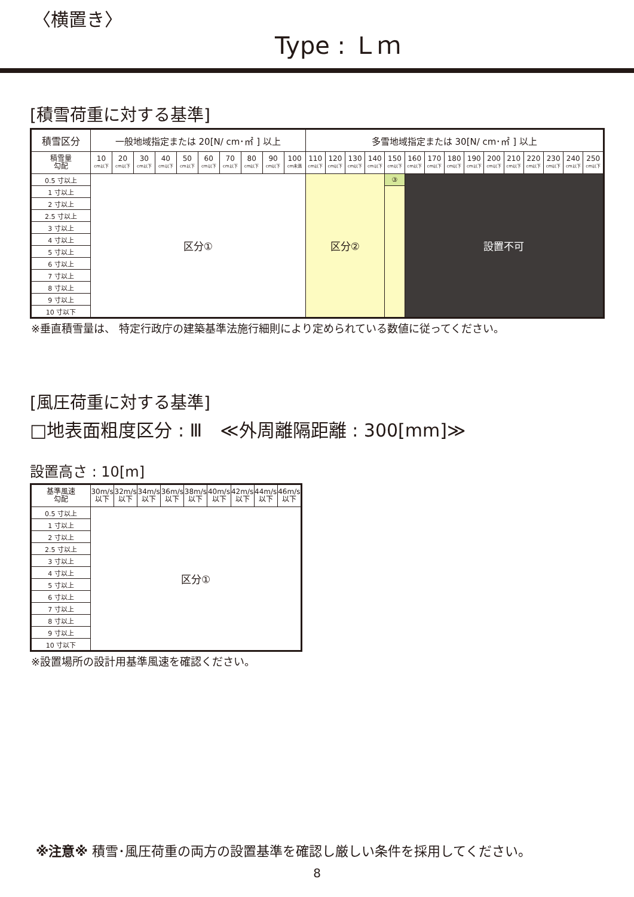〈横置き〉
Type : Ｌｍ
[積雪荷重に対する基準]
| 積雪区分 | 一般地域指定または 20[N/ cm･㎡ ] 以上 | | | | | | | | | | 多雪地域指定または 30[N/ cm･㎡ ] 以上 | | | | | | | | | | | | | | |
| --- | --- | --- | --- | --- | --- | --- | --- | --- | --- | --- | --- | --- | --- | --- | --- | --- | --- | --- | --- | --- | --- | --- | --- | --- | --- |
| 積雪量 勾配 | 10 cm以下 | 20 cm以下 | 30 cm以下 | 40 cm以下 | 50 cm以下 | 60 cm以下 | 70 cm以下 | 80 cm以下 | 90 cm以下 | 100 cm未満 | 110 cm以下 | 120 cm以下 | 130 cm以下 | 140 cm以下 | 150 cm以下 | 160 cm以下 | 170 cm以下 | 180 cm以下 | 190 cm以下 | 200 cm以下 | 210 cm以下 | 220 cm以下 | 230 cm以下 | 240 cm以下 | 250 cm以下 |
| 0.5 寸以上 | 区分① | | | | | | | | | | 区分② | | | | ③ | 設置不可 | | | | | | | | | |
| 1 寸以上 | | | | | | | | | | | | | | | | | | | | | | | | | |
| 2 寸以上 | | | | | | | | | | | | | | | | | | | | | | | | | |
| 2.5 寸以上 | | | | | | | | | | | | | | | | | | | | | | | | | |
| 3 寸以上 | | | | | | | | | | | | | | | | | | | | | | | | | |
| 4 寸以上 | | | | | | | | | | | | | | | | | | | | | | | | | |
| 5 寸以上 | | | | | | | | | | | | | | | | | | | | | | | | | |
| 6 寸以上 | | | | | | | | | | | | | | | | | | | | | | | | | |
| 7 寸以上 | | | | | | | | | | | | | | | | | | | | | | | | | |
| 8 寸以上 | | | | | | | | | | | | | | | | | | | | | | | | | |
| 9 寸以上 | | | | | | | | | | | | | | | | | | | | | | | | | |
| 10 寸以下 | | | | | | | | | | | | | | | | | | | | | | | | | |
※垂直積雪量は、 特定行政庁の建築基準法施行細則により定められている数値に従ってください。
[風圧荷重に対する基準]
□地表面粗度区分 : Ⅲ　≪外周離隔距離 : 300[mm]≫
設置高さ : 10[m]
| 基準風速 勾配 | 30m/s 以下 | 32m/s 以下 | 34m/s 以下 | 36m/s 以下 | 38m/s 以下 | 40m/s 以下 | 42m/s 以下 | 44m/s 以下 | 46m/s 以下 |
| 0.5 寸以上 | 区分① | | | | | | | | |
| 1 寸以上 | | | | | | | | | |
| 2 寸以上 | | | | | | | | | |
| 2.5 寸以上 | | | | | | | | | |
| 3 寸以上 | | | | | | | | | |
| 4 寸以上 | | | | | | | | | |
| 5 寸以上 | | | | | | | | | |
| 6 寸以上 | | | | | | | | | |
| 7 寸以上 | | | | | | | | | |
| 8 寸以上 | | | | | | | | | |
| 9 寸以上 | | | | | | | | | |
| 10 寸以下 | | | | | | | | | |
※設置場所の設計用基準風速を確認ください。
※注意※ 積雪･風圧荷重の両方の設置基準を確認し厳しい条件を採用してください。
8